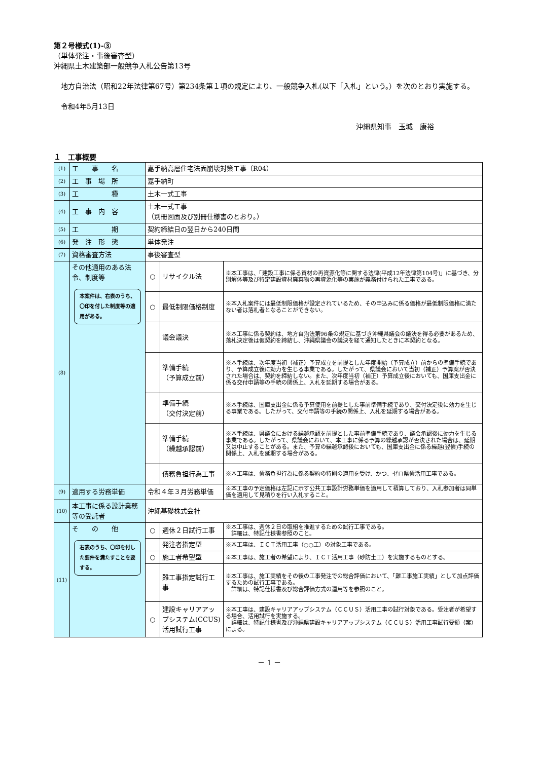第２号様式(1)-③
（単体発注・事後審査型）
沖縄県土木建築部一般競争入札公告第13号
　地方自治法（昭和22年法律第67号）第234条第１項の規定により、一般競争入札(以下「入札」という。）を次のとおり実施する。
　令和4年5月13日
沖縄県知事　玉城　康裕
１　工事概要
| (1) | 工 事 名 | 嘉手納高層住宅法面崩壊対策工事（R04） | | |
| (2) | 工 事 場 所 | 嘉手納町 | | |
| (3) | 工 種 | 土木一式工事 | | |
| (4) | 工 事 内 容 | 土木一式工事 （別冊図面及び別冊仕様書のとおり。） | | |
| (5) | 工 期 | 契約締結日の翌日から240日間 | | |
| (6) | 発 注 形 態 | 単体発注 | | |
| (7) | 資格審査方法 | 事後審査型 | | |
| (8) | その他適用のある法令、制度等 本案件は、右表のうち、〇印を付した制度等の適用がある。 | ○ | リサイクル法 | ※本工事は、「建設工事に係る資材の再資源化等に関する法律(平成12年法律第104号)」に基づき、分別解体等及び特定建設資材廃棄物の再資源化等の実施が義務付けられた工事である。 |
| | | ○ | 最低制限価格制度 | ※本入札案件には最低制限価格が設定されているため、その申込みに係る価格が最低制限価格に満たない者は落札者となることができない。 |
| | | | 議会議決 | ※本工事に係る契約は、地方自治法第96条の規定に基づき沖縄県議会の議決を得る必要があるため、落札決定後は仮契約を締結し、沖縄県議会の議決を経て通知したときに本契約となる。 |
| | | | 準備手続 （予算成立前） | ※本手続は、次年度当初（補正）予算成立を前提とした年度開始（予算成立）前からの準備手続であり、予算成立後に効力を生じる事業である。したがって、県議会において当初（補正）予算案が否決された場合は、契約を締結しない。また、次年度当初（補正）予算成立後においても、国庫支出金に係る交付申請等の手続の関係上、入札を延期する場合がある。 |
| | | | 準備手続 （交付決定前） | ※本手続は、国庫支出金に係る予算使用を前提とした事前準備手続であり、交付決定後に効力を生じる事業である。したがって、交付申請等の手続の関係上、入札を延期する場合がある。 |
| | | | 準備手続 （繰越承認前） | ※本手続は、県議会における繰越承認を前提とした事前準備手続であり、議会承認後に効力を生じる事業である。したがって、県議会において、本工事に係る予算の繰越承認が否決された場合は、延期又は中止することがある。また、予算の繰越承認後においても、国庫支出金に係る繰越(翌債)手続の関係上、入札を延期する場合がある。 |
| | | | 債務負担行為工事 | ※本工事は、債務負担行為に係る契約の特則の適用を受け、かつ、ゼロ県債活用工事である。 |
| (9) | 適用する労務単価 | 令和４年３月労務単価 | | ※本工事の予定価格は左記に示す公共工事設計労務単価を適用して積算しており、入札参加者は同単価を適用して見積りを行い入札すること。 |
| (10) | 本工事に係る設計業務等の受託者 | 沖縄基礎株式会社 | | |
| (11) | そ の 他 右表のうち、〇印を付した要件を満たすことを要する。 | ○ | 週休２日試行工事 | ※本工事は、週休２日の取組を推進するための試行工事である。 詳細は、特記仕様書参照のこと。 |
| | | | 発注者指定型 | ※本工事は、ＩＣＴ活用工事（○○工）の対象工事である。 |
| | | ○ | 施工者希望型 | ※本工事は、施工者の希望により、ＩＣＴ活用工事（砂防土工）を実施するものとする。 |
| | | | 難工事指定試行工事 | ※本工事は、施工実績をその後の工事発注での総合評価において、「難工事施工実績」として加点評価するための試行工事である。 詳細は、特記仕様書及び総合評価方式の運用等を参照のこと。 |
| | | ○ | 建設キャリアアップシステム(CCUS)活用試行工事 | ※本工事は、建設キャリアアップシステム（ＣＣＵＳ）活用工事の試行対象である。受注者が希望する場合、活用試行を実施する。 詳細は、特記仕様書及び沖縄県建設キャリアアップシステム（ＣＣＵＳ）活用工事試行要領（案）による。 |
－ 1 －